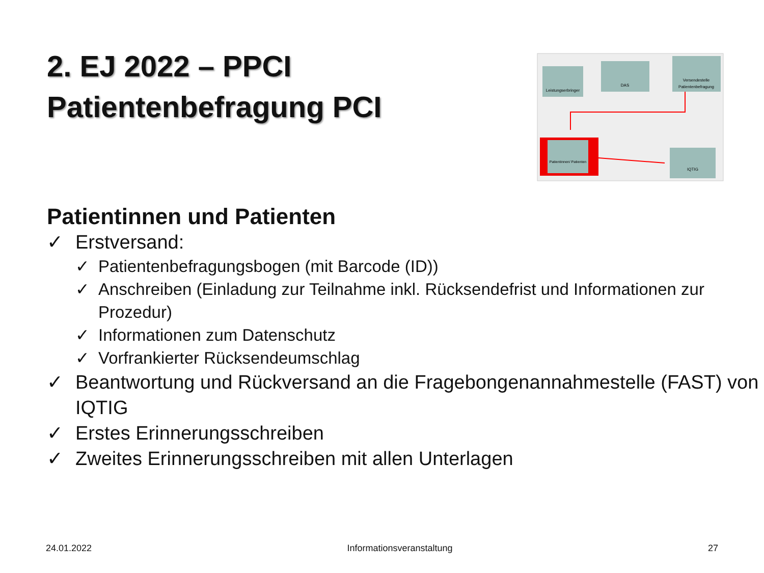2. EJ 2022 – PPCI
Patientenbefragung PCI
Leistungserbringer
DAS
Versendestelle
Patientenbefragung
Patientinnen/ Patienten
IQTIG
Patientinnen und Patienten
✓ Erstversand:
✓ Patientenbefragungsbogen (mit Barcode (ID))
✓ Anschreiben (Einladung zur Teilnahme inkl. Rücksendefrist und Informationen zur Prozedur)
✓ Informationen zum Datenschutz
✓ Vorfrankierter Rücksendeumschlag
✓ Beantwortung und Rückversand an die Fragebongenannahmestelle (FAST) von IQTIG
✓ Erstes Erinnerungsschreiben
✓ Zweites Erinnerungsschreiben mit allen Unterlagen
24.01.2022 Informationsveranstaltung 27